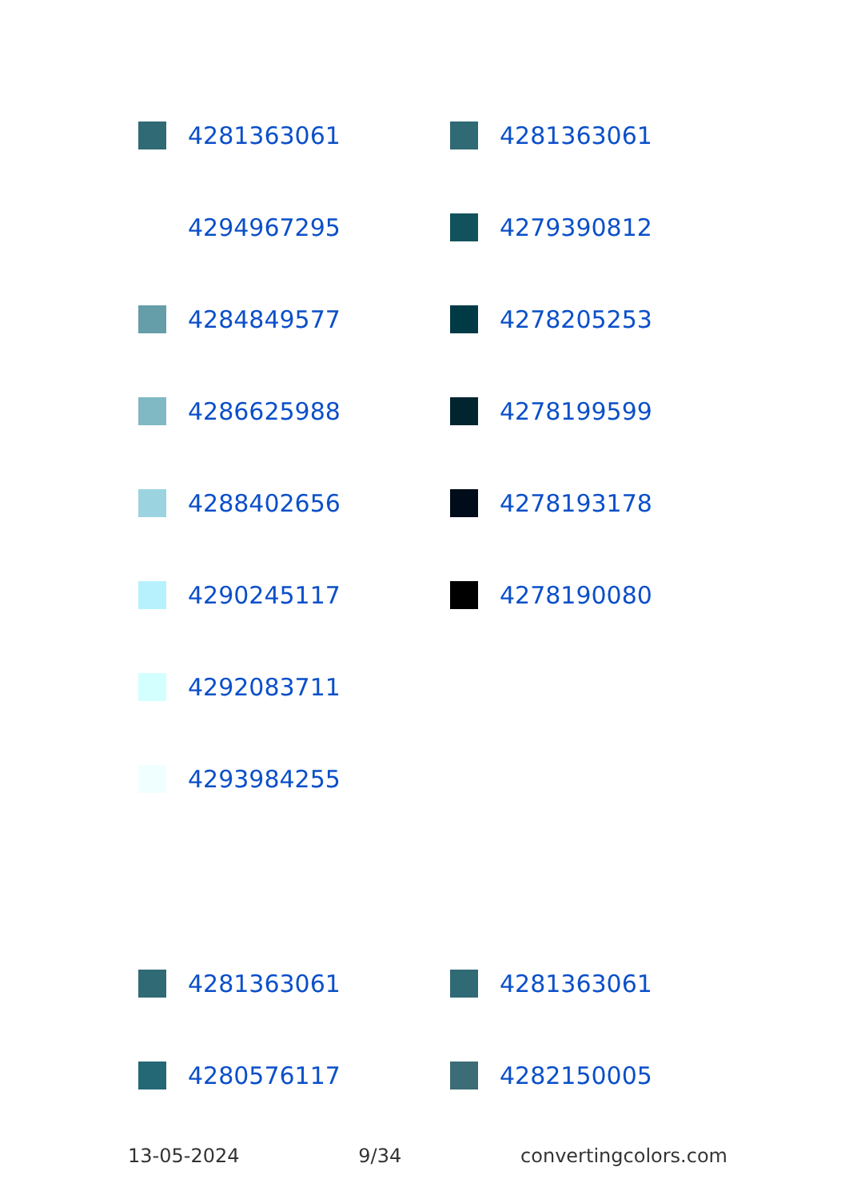4281363061
4294967295
4284849577
4286625988
4288402656
4290245117
4292083711
4293984255
4281363061
4279390812
4278205253
4278199599
4278193178
4278190080
4281363061
4280576117
4281363061
4282150005
13-05-2024 9/34 convertingcolors.com